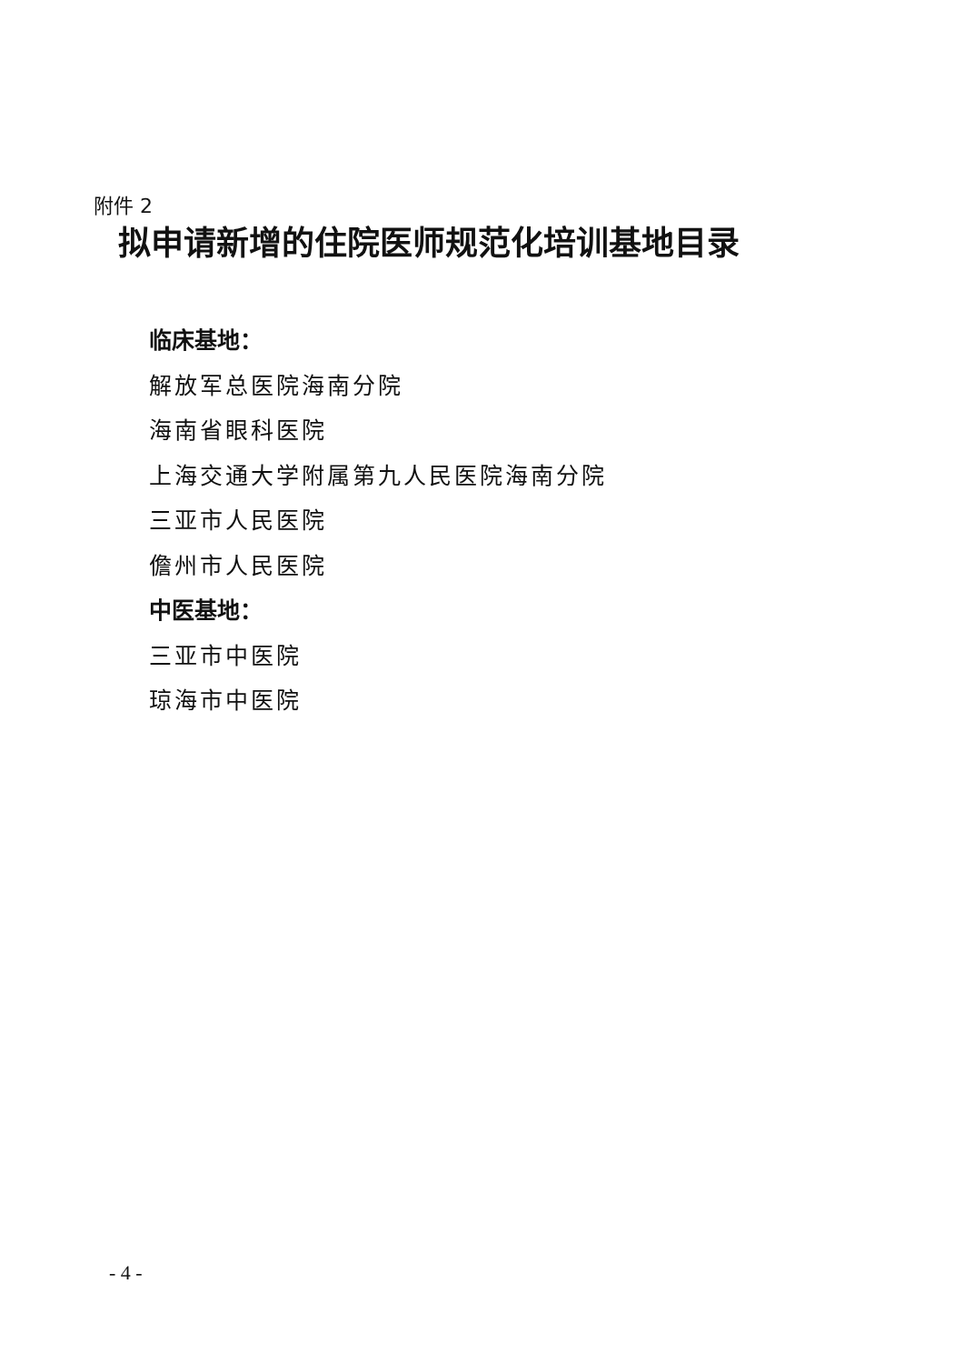附件 2
拟申请新增的住院医师规范化培训基地目录
临床基地：
解放军总医院海南分院
海南省眼科医院
上海交通大学附属第九人民医院海南分院
三亚市人民医院
儋州市人民医院
中医基地：
三亚市中医院
琼海市中医院
- 4 -